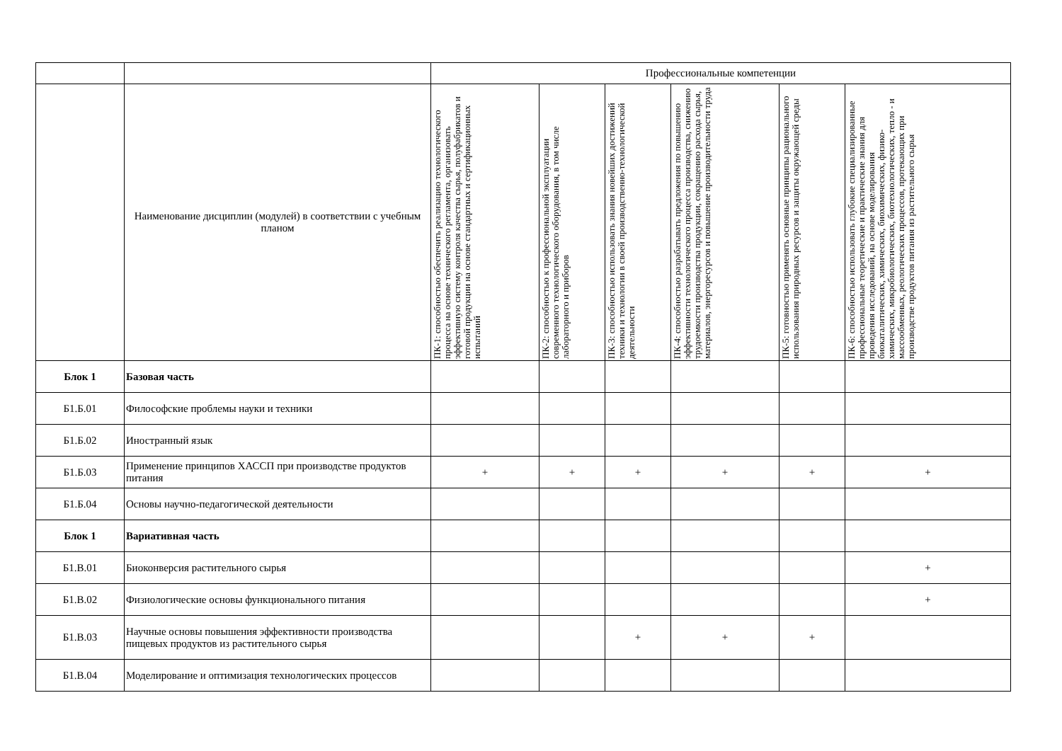| | | Профессиональные компетенции | | | | | |
| --- | --- | --- | --- | --- | --- | --- | --- |
| | Наименование дисциплин (модулей) в соответствии с учебным планом | ПК-1: способностью обеспечить реализацию технологического процесса на основе технического регламента, организовать эффективную систему контроля качества сырья, полуфабрикатов и готовой продукции на основе стандартных и сертификационных испытаний | ПК-2: способностью к профессиональной эксплуатации современного технологического оборудования, в том числе лабораторного и приборов | ПК-3: способностью использовать знания новейших достижений техники и технологии в своей производственно-технологической деятельности | ПК-4: способностью разрабатывать предложения по повышению эффективности технологического процесса производства, снижению трудоемкости производства продукции, сокращению расхода сырья, материалов, энергоресурсов и повышение производительности труда | ПК-5: готовностью применять основные принципы рационального использования природных ресурсов и защиты окружающей среды | ПК-6: способностью использовать глубокие специализированные профессиональные теоретические и практические знания для проведения исследований, на основе моделирования биокаталитических, химических, биохимических, физико-химических, микробиологических, биотехнологических, тепло - и массообменных, реологических процессов, протекающих при производстве продуктов питания из растительного сырья |
| Блок 1 | Базовая часть | | | | | | |
| Б1.Б.01 | Философские проблемы науки и техники | | | | | | |
| Б1.Б.02 | Иностранный язык | | | | | | |
| Б1.Б.03 | Применение принципов ХАССП при производстве продуктов питания | + | + | + | + | + | + |
| Б1.Б.04 | Основы научно-педагогической деятельности | | | | | | |
| Блок 1 | Вариативная часть | | | | | | |
| Б1.В.01 | Биоконверсия растительного сырья | | | | | | + |
| Б1.В.02 | Физиологические основы функционального питания | | | | | | + |
| Б1.В.03 | Научные основы повышения эффективности производства пищевых продуктов из растительного сырья | | | + | + | + | |
| Б1.В.04 | Моделирование и оптимизация технологических процессов | | | | | | |